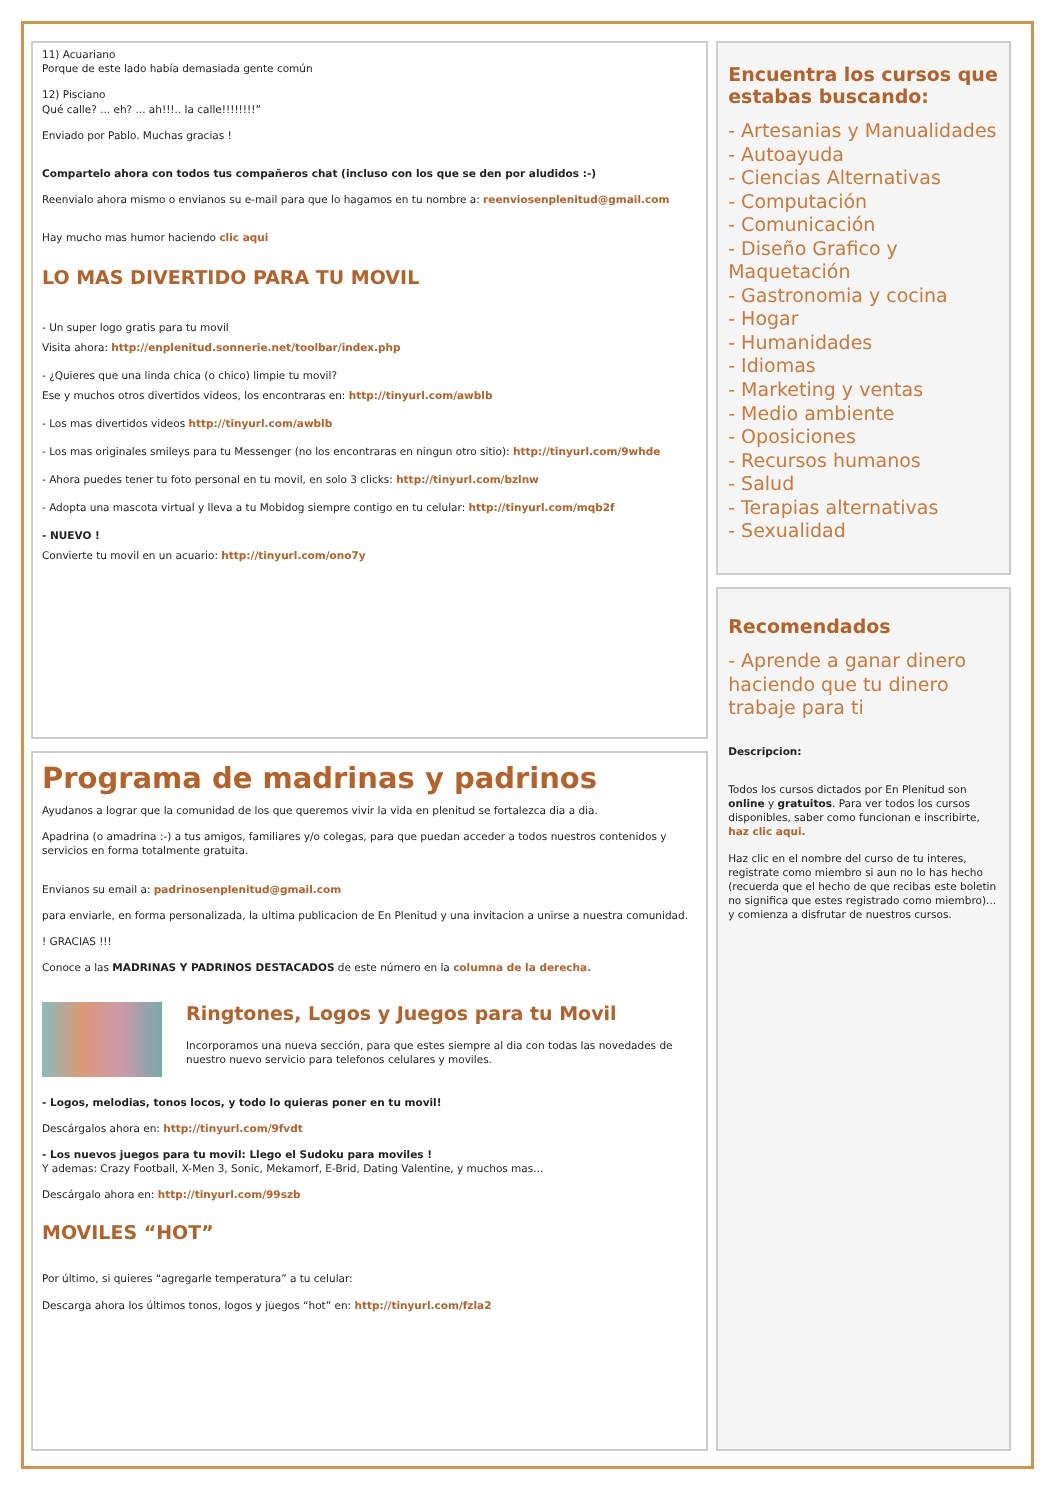11) Acuariano
Porque de este lado había demasiada gente común
12) Pisciano
Qué calle? ... eh? ... ah!!!.. la calle!!!!!!!!”
Enviado por Pablo. Muchas gracias !
Compartelo ahora con todos tus compañeros chat (incluso con los que se den por aludidos :-)
Reenvialo ahora mismo o envianos su e-mail para que lo hagamos en tu nombre a: reenviosenplenitud@gmail.com
Hay mucho mas humor haciendo clic aqui
LO MAS DIVERTIDO PARA TU MOVIL
- Un super logo gratis para tu movil
Visita ahora: http://enplenitud.sonnerie.net/toolbar/index.php
- ¿Quieres que una linda chica (o chico) limpie tu movil?
Ese y muchos otros divertidos videos, los encontraras en: http://tinyurl.com/awblb
- Los mas divertidos videos http://tinyurl.com/awblb
- Los mas originales smileys para tu Messenger (no los encontraras en ningun otro sitio): http://tinyurl.com/9whde
- Ahora puedes tener tu foto personal en tu movil, en solo 3 clicks: http://tinyurl.com/bzlnw
- Adopta una mascota virtual y lleva a tu Mobidog siempre contigo en tu celular: http://tinyurl.com/mqb2f
- NUEVO !
Convierte tu movil en un acuario: http://tinyurl.com/ono7y
Programa de madrinas y padrinos
Ayudanos a lograr que la comunidad de los que queremos vivir la vida en plenitud se fortalezca dia a dia.
Apadrina (o amadrina :-) a tus amigos, familiares y/o colegas, para que puedan acceder a todos nuestros contenidos y servicios en forma totalmente gratuita.
Envianos su email a: padrinosenplenitud@gmail.com
para enviarle, en forma personalizada, la ultima publicacion de En Plenitud y una invitacion a unirse a nuestra comunidad.
! GRACIAS !!!
Conoce a las MADRINAS Y PADRINOS DESTACADOS de este número en la columna de la derecha.
Ringtones, Logos y Juegos para tu Movil
Incorporamos una nueva sección, para que estes siempre al dia con todas las novedades de nuestro nuevo servicio para telefonos celulares y moviles.
- Logos, melodias, tonos locos, y todo lo quieras poner en tu movil!
Descárgalos ahora en: http://tinyurl.com/9fvdt
- Los nuevos juegos para tu movil: Llego el Sudoku para moviles !
Y ademas: Crazy Football, X-Men 3, Sonic, Mekamorf, E-Brid, Dating Valentine, y muchos mas...
Descárgalo ahora en: http://tinyurl.com/99szb
MOVILES “HOT”
Por último, si quieres “agregarle temperatura” a tu celular:
Descarga ahora los últimos tonos, logos y juegos “hot” en: http://tinyurl.com/fzla2
Encuentra los cursos que estabas buscando:
- Artesanias y Manualidades
- Autoayuda
- Ciencias Alternativas
- Computación
- Comunicación
- Diseño Grafico y Maquetación
- Gastronomia y cocina
- Hogar
- Humanidades
- Idiomas
- Marketing y ventas
- Medio ambiente
- Oposiciones
- Recursos humanos
- Salud
- Terapias alternativas
- Sexualidad
Recomendados
- Aprende a ganar dinero haciendo que tu dinero trabaje para ti
Descripcion:
Todos los cursos dictados por En Plenitud son online y gratuitos. Para ver todos los cursos disponibles, saber como funcionan e inscribirte, haz clic aqui.
Haz clic en el nombre del curso de tu interes, registrate como miembro si aun no lo has hecho (recuerda que el hecho de que recibas este boletin no significa que estes registrado como miembro)... y comienza a disfrutar de nuestros cursos.